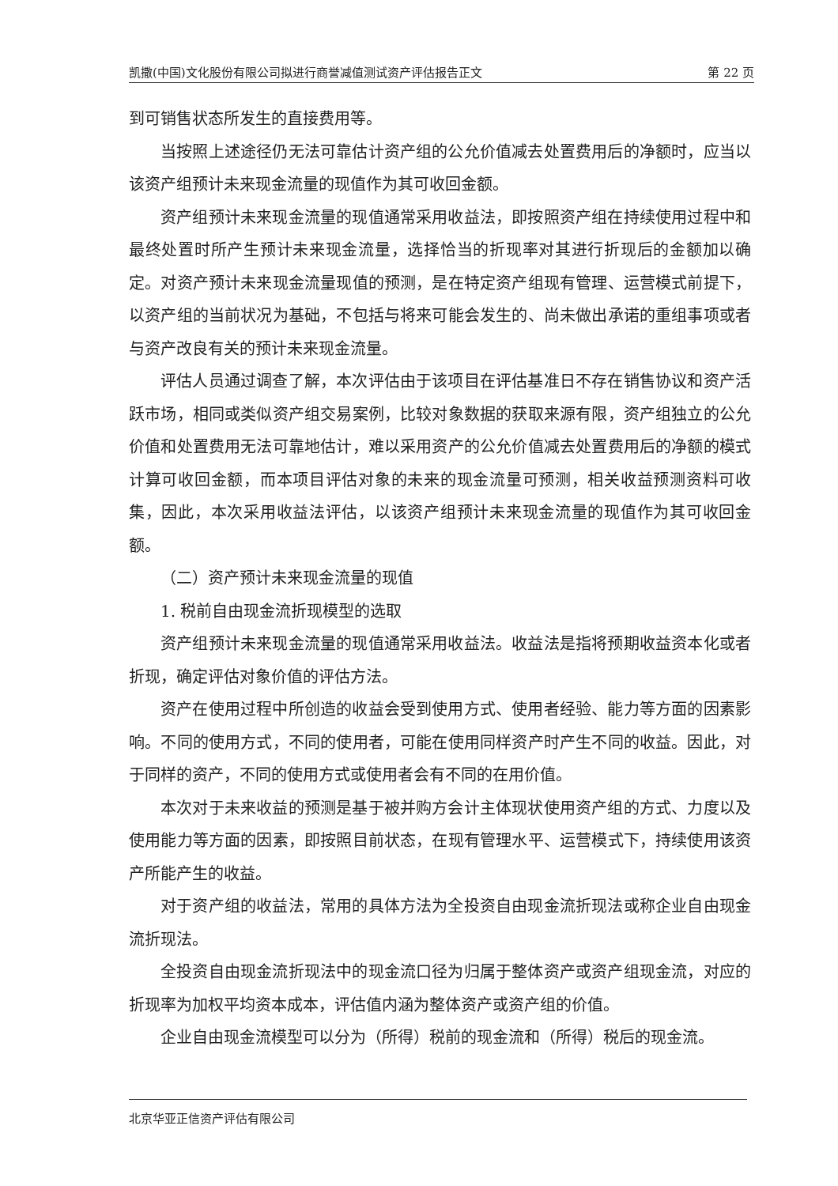凯撒(中国)文化股份有限公司拟进行商誉减值测试资产评估报告正文 第 22 页
到可销售状态所发生的直接费用等。
当按照上述途径仍无法可靠估计资产组的公允价值减去处置费用后的净额时，应当以该资产组预计未来现金流量的现值作为其可收回金额。
资产组预计未来现金流量的现值通常采用收益法，即按照资产组在持续使用过程中和最终处置时所产生预计未来现金流量，选择恰当的折现率对其进行折现后的金额加以确定。对资产预计未来现金流量现值的预测，是在特定资产组现有管理、运营模式前提下，以资产组的当前状况为基础，不包括与将来可能会发生的、尚未做出承诺的重组事项或者与资产改良有关的预计未来现金流量。
评估人员通过调查了解，本次评估由于该项目在评估基准日不存在销售协议和资产活跃市场，相同或类似资产组交易案例，比较对象数据的获取来源有限，资产组独立的公允价值和处置费用无法可靠地估计，难以采用资产的公允价值减去处置费用后的净额的模式计算可收回金额，而本项目评估对象的未来的现金流量可预测，相关收益预测资料可收集，因此，本次采用收益法评估，以该资产组预计未来现金流量的现值作为其可收回金额。
（二）资产预计未来现金流量的现值
1. 税前自由现金流折现模型的选取
资产组预计未来现金流量的现值通常采用收益法。收益法是指将预期收益资本化或者折现，确定评估对象价值的评估方法。
资产在使用过程中所创造的收益会受到使用方式、使用者经验、能力等方面的因素影响。不同的使用方式，不同的使用者，可能在使用同样资产时产生不同的收益。因此，对于同样的资产，不同的使用方式或使用者会有不同的在用价值。
本次对于未来收益的预测是基于被并购方会计主体现状使用资产组的方式、力度以及使用能力等方面的因素，即按照目前状态，在现有管理水平、运营模式下，持续使用该资产所能产生的收益。
对于资产组的收益法，常用的具体方法为全投资自由现金流折现法或称企业自由现金流折现法。
全投资自由现金流折现法中的现金流口径为归属于整体资产或资产组现金流，对应的折现率为加权平均资本成本，评估值内涵为整体资产或资产组的价值。
企业自由现金流模型可以分为（所得）税前的现金流和（所得）税后的现金流。
北京华亚正信资产评估有限公司